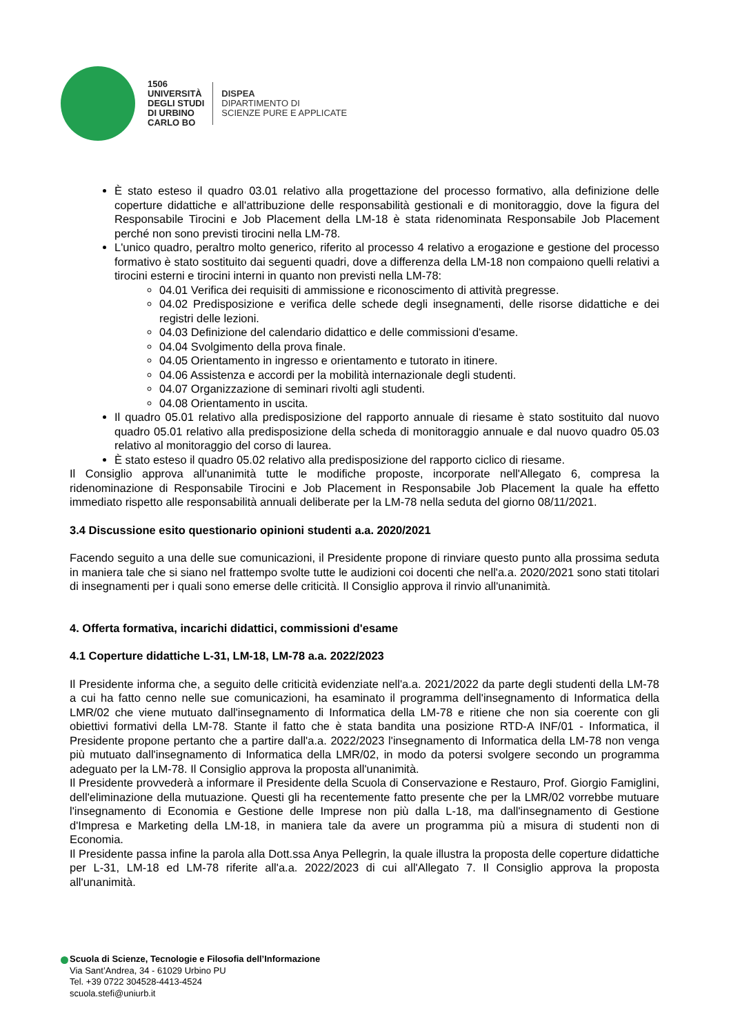1506
UNIVERSITÀ
DEGLI STUDI
DI URBINO
CARLO BO
DISPEA
DIPARTIMENTO DI
SCIENZE PURE E APPLICATE
È stato esteso il quadro 03.01 relativo alla progettazione del processo formativo, alla definizione delle coperture didattiche e all'attribuzione delle responsabilità gestionali e di monitoraggio, dove la figura del Responsabile Tirocini e Job Placement della LM-18 è stata ridenominata Responsabile Job Placement perché non sono previsti tirocini nella LM-78.
L'unico quadro, peraltro molto generico, riferito al processo 4 relativo a erogazione e gestione del processo formativo è stato sostituito dai seguenti quadri, dove a differenza della LM-18 non compaiono quelli relativi a tirocini esterni e tirocini interni in quanto non previsti nella LM-78:
04.01 Verifica dei requisiti di ammissione e riconoscimento di attività pregresse.
04.02 Predisposizione e verifica delle schede degli insegnamenti, delle risorse didattiche e dei registri delle lezioni.
04.03 Definizione del calendario didattico e delle commissioni d'esame.
04.04 Svolgimento della prova finale.
04.05 Orientamento in ingresso e orientamento e tutorato in itinere.
04.06 Assistenza e accordi per la mobilità internazionale degli studenti.
04.07 Organizzazione di seminari rivolti agli studenti.
04.08 Orientamento in uscita.
Il quadro 05.01 relativo alla predisposizione del rapporto annuale di riesame è stato sostituito dal nuovo quadro 05.01 relativo alla predisposizione della scheda di monitoraggio annuale e dal nuovo quadro 05.03 relativo al monitoraggio del corso di laurea.
È stato esteso il quadro 05.02 relativo alla predisposizione del rapporto ciclico di riesame.
Il Consiglio approva all'unanimità tutte le modifiche proposte, incorporate nell'Allegato 6, compresa la ridenominazione di Responsabile Tirocini e Job Placement in Responsabile Job Placement la quale ha effetto immediato rispetto alle responsabilità annuali deliberate per la LM-78 nella seduta del giorno 08/11/2021.
3.4 Discussione esito questionario opinioni studenti a.a. 2020/2021
Facendo seguito a una delle sue comunicazioni, il Presidente propone di rinviare questo punto alla prossima seduta in maniera tale che si siano nel frattempo svolte tutte le audizioni coi docenti che nell'a.a. 2020/2021 sono stati titolari di insegnamenti per i quali sono emerse delle criticità. Il Consiglio approva il rinvio all'unanimità.
4. Offerta formativa, incarichi didattici, commissioni d'esame
4.1 Coperture didattiche L-31, LM-18, LM-78 a.a. 2022/2023
Il Presidente informa che, a seguito delle criticità evidenziate nell'a.a. 2021/2022 da parte degli studenti della LM-78 a cui ha fatto cenno nelle sue comunicazioni, ha esaminato il programma dell'insegnamento di Informatica della LMR/02 che viene mutuato dall'insegnamento di Informatica della LM-78 e ritiene che non sia coerente con gli obiettivi formativi della LM-78. Stante il fatto che è stata bandita una posizione RTD-A INF/01 - Informatica, il Presidente propone pertanto che a partire dall'a.a. 2022/2023 l'insegnamento di Informatica della LM-78 non venga più mutuato dall'insegnamento di Informatica della LMR/02, in modo da potersi svolgere secondo un programma adeguato per la LM-78. Il Consiglio approva la proposta all'unanimità.
Il Presidente provvederà a informare il Presidente della Scuola di Conservazione e Restauro, Prof. Giorgio Famiglini, dell'eliminazione della mutuazione. Questi gli ha recentemente fatto presente che per la LMR/02 vorrebbe mutuare l'insegnamento di Economia e Gestione delle Imprese non più dalla L-18, ma dall'insegnamento di Gestione d'Impresa e Marketing della LM-18, in maniera tale da avere un programma più a misura di studenti non di Economia.
Il Presidente passa infine la parola alla Dott.ssa Anya Pellegrin, la quale illustra la proposta delle coperture didattiche per L-31, LM-18 ed LM-78 riferite all'a.a. 2022/2023 di cui all'Allegato 7. Il Consiglio approva la proposta all'unanimità.
Scuola di Scienze, Tecnologie e Filosofia dell’Informazione
Via Sant’Andrea, 34 - 61029 Urbino PU
Tel. +39 0722 304528-4413-4524
scuola.stefi@uniurb.it